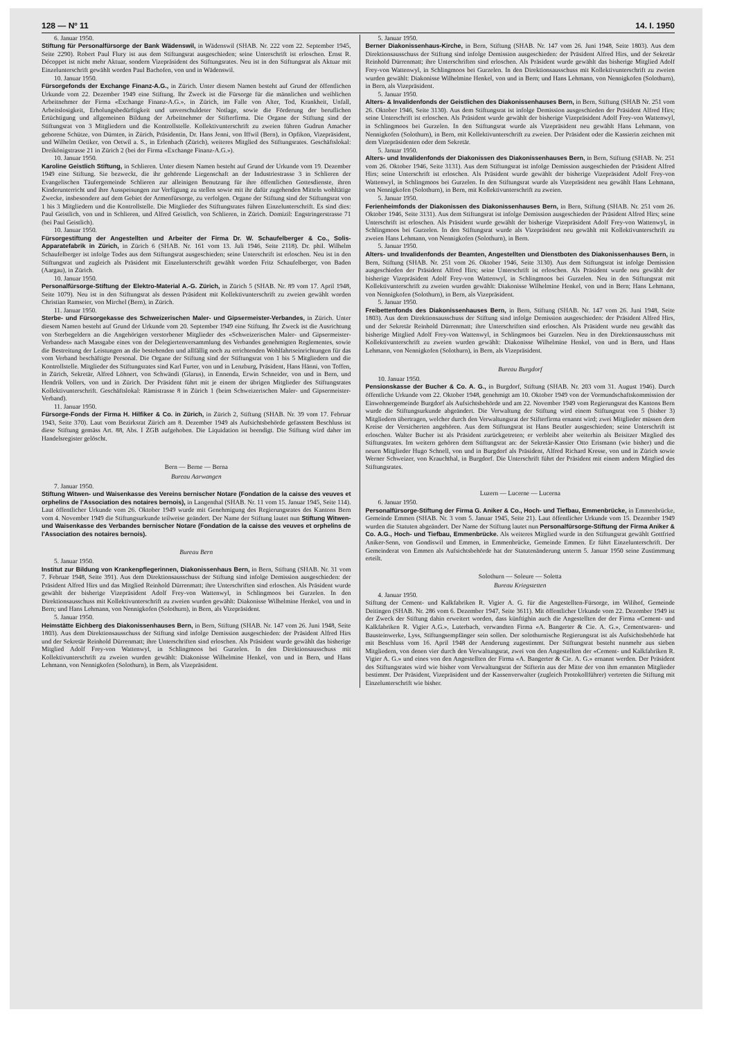128 — Nº 11 14. I. 1950
6. Januar 1950.
Stiftung für Personalfürsorge der Bank Wädenswil, in Wädenswil (SHAB. Nr. 222 vom 22. September 1945, Seite 2290). Robert Paul Flury ist aus dem Stiftungsrat ausgeschieden; seine Unterschrift ist erloschen. Ernst R. Décoppet ist nicht mehr Aktuar, sondern Vizepräsident des Stiftungsrates. Neu ist in den Stiftungsrat als Aktuar mit Einzelunterschrift gewählt worden Paul Bachofen, von und in Wädenswil.
10. Januar 1950.
Fürsorgefonds der Exchange Finanz-A.G., in Zürich. Unter diesem Namen besteht auf Grund der öffentlichen Urkunde vom 22. Dezember 1949 eine Stiftung. Ihr Zweck ist die Fürsorge für die männlichen und weiblichen Arbeitnehmer der Firma «Exchange Finanz-A.G.», in Zürich, im Falle von Alter, Tod, Krankheit, Unfall, Arbeitslosigkeit, Erholungsbedürftigkeit und unverschuldeter Notlage, sowie die Förderung der beruflichen Ertüchtigung und allgemeinen Bildung der Arbeitnehmer der Stifterfirma. Die Organe der Stiftung sind der Stiftungsrat von 3 Mitgliedern und die Kontrollstelle. Kollektivunterschrift zu zweien führen Gudrun Amacher geborene Schütze, von Dürnten, in Zürich, Präsidentin, Dr. Hans Jenni, von Iffwil (Bern), in Opfikon, Vizepräsident, und Wilhelm Oetiker, von Oetwil a. S., in Erlenbach (Zürich), weiteres Mitglied des Stiftungsrates. Geschäftslokal: Dreikönigstrasse 21 in Zürich 2 (bei der Firma «Exchange Finanz-A.G.»).
10. Januar 1950.
Karoline Geistlich Stiftung, in Schlieren. Unter diesem Namen besteht auf Grund der Urkunde vom 19. Dezember 1949 eine Stiftung. Sie bezweckt, die ihr gehörende Liegenschaft an der Industriestrasse 3 in Schlieren der Evangelischen Täufergemeinde Schlieren zur alleinigen Benutzung für ihre öffentlichen Gottesdienste, ihren Kinderunterricht und ihre Ausspeisungen zur Verfügung zu stellen sowie mit ihr dafür zugehenden Mitteln wohltätige Zwecke, insbesondere auf dem Gebiet der Armenfürsorge, zu verfolgen. Organe der Stiftung sind der Stiftungsrat von 1 bis 3 Mitgliedern und die Kontrollstelle. Die Mitglieder des Stiftungsrates führen Einzelunterschrift. Es sind dies: Paul Geistlich, von und in Schlieren, und Alfred Geistlich, von Schlieren, in Zürich. Domizil: Engstringerstrasse 71 (bei Paul Geistlich).
10. Januar 1950.
Fürsorgestiftung der Angestellten und Arbeiter der Firma Dr. W. Schaufelberger & Co., Solis-Apparatefabrik in Zürich, in Zürich 6 (SHAB. Nr. 161 vom 13. Juli 1946, Seite 2118). Dr. phil. Wilhelm Schaufelberger ist infolge Todes aus dem Stiftungsrat ausgeschieden; seine Unterschrift ist erloschen. Neu ist in den Stiftungsrat und zugleich als Präsident mit Einzelunterschrift gewählt worden Fritz Schaufelberger, von Baden (Aargau), in Zürich.
10. Januar 1950.
Personalfürsorge-Stiftung der Elektro-Material A.-G. Zürich, in Zürich 5 (SHAB. Nr. 89 vom 17. April 1948, Seite 1079). Neu ist in den Stiftungsrat als dessen Präsident mit Kollektivunterschrift zu zweien gewählt worden Christian Ramseier, von Mirchel (Bern), in Zürich.
11. Januar 1950.
Sterbe- und Fürsorgekasse des Schweizerischen Maler- und Gipsermeister-Verbandes, in Zürich. Unter diesem Namen besteht auf Grund der Urkunde vom 20. September 1949 eine Stiftung. Ihr Zweck ist die Ausrichtung von Sterbegeldern an die Angehörigen verstorbener Mitglieder des «Schweizerischen Maler- und Gipsermeister-Verbandes» nach Massgabe eines von der Delegiertenversammlung des Verbandes genehmigten Reglementes, sowie die Bestreitung der Leistungen an die bestehenden und allfällig noch zu errichtenden Wohlfahrtseinrichtungen für das vom Verband beschäftigte Personal. Die Organe der Stiftung sind der Stiftungsrat von 1 bis 5 Mitgliedern und die Kontrollstelle. Mitglieder des Stiftungsrates sind Karl Furter, von und in Lenzburg, Präsident, Hans Hänni, von Toffen, in Zürich, Sekretär, Alfred Löhnert, von Schwändi (Glarus), in Ennenda, Erwin Schneider, von und in Bern, und Hendrik Vollers, von und in Zürich. Der Präsident führt mit je einem der übrigen Mitglieder des Stiftungsrates Kollektivunterschrift. Geschäftslokal: Rämistrasse 8 in Zürich 1 (beim Schweizerischen Maler- und Gipsermeister-Verband).
11. Januar 1950.
Fürsorge-Fonds der Firma H. Hilfiker & Co. in Zürich, in Zürich 2, Stiftung (SHAB. Nr. 39 vom 17. Februar 1943, Seite 370). Laut vom Bezirksrat Zürich am 8. Dezember 1949 als Aufsichtsbehörde gefasstem Beschluss ist diese Stiftung gemäss Art. 88, Abs. I ZGB aufgehoben. Die Liquidation ist beendigt. Die Stiftung wird daher im Handelsregister gelöscht.
Bern — Berne — Berna
Bureau Aarwangen
7. Januar 1950.
Stiftung Witwen- und Waisenkasse des Vereins bernischer Notare (Fondation de la caisse des veuves et orphelins de l'Association des notaires bernois), in Langenthal (SHAB. Nr. 11 vom 15. Januar 1945, Seite 114). Laut öffentlicher Urkunde vom 26. Oktober 1949 wurde mit Genehmigung des Regierungsrates des Kantons Bern vom 4. November 1949 die Stiftungsurkunde teilweise geändert. Der Name der Stiftung lautet nun Stiftung Witwen- und Waisenkasse des Verbandes bernischer Notare (Fondation de la caisse des veuves et orphelins de l'Association des notaires bernois).
Bureau Bern
5. Januar 1950.
Institut zur Bildung von Krankenpflegerinnen, Diakonissenhaus Bern, in Bern, Stiftung (SHAB. Nr. 31 vom 7. Februar 1948, Seite 391). Aus dem Direktionsausschuss der Stiftung sind infolge Demission ausgeschieden: der Präsident Alfred Hirs und das Mitglied Reinhold Dürrenmatt; ihre Unterschriften sind erloschen. Als Präsident wurde gewählt der bisherige Vizepräsident Adolf Frey-von Wattenwyl, in Schlingmoos bei Gurzelen. In den Direktionsausschuss mit Kollektivunterschrift zu zweien wurden gewählt: Diakonisse Wilhelmine Henkel, von und in Bern; und Hans Lehmann, von Nennigkofen (Solothurn), in Bern, als Vizepräsident.
5. Januar 1950.
Heimstätte Eichberg des Diakonissenhauses Bern, in Bern, Stiftung (SHAB. Nr. 147 vom 26. Juni 1948, Seite 1803). Aus dem Direktionsausschuss der Stiftung sind infolge Demission ausgeschieden: der Präsident Alfred Hirs und der Sekretär Reinhold Dürrenmatt; ihre Unterschriften sind erloschen. Als Präsident wurde gewählt das bisherige Mitglied Adolf Frey-von Wattenwyl, in Schlingmoos bei Gurzelen. In den Direktionsausschuss mit Kollektivunterschrift zu zweien wurden gewählt: Diakonisse Wilhelmine Henkel, von und in Bern, und Hans Lehmann, von Nennigkofen (Solothurn), in Bern, als Vizepräsident.
5. Januar 1950.
Berner Diakonissenhaus-Kirche, in Bern, Stiftung (SHAB. Nr. 147 vom 26. Juni 1948, Seite 1803). Aus dem Direktionsausschuss der Stiftung sind infolge Demission ausgeschieden: der Präsident Alfred Hirs, und der Sekretär Reinhold Dürrenmatt; ihre Unterschriften sind erloschen. Als Präsident wurde gewählt das bisherige Mitglied Adolf Frey-von Wattenwyl, in Schlingmoos bei Gurzelen. In den Direktionsausschuss mit Kollektivunterschrift zu zweien wurden gewählt: Diakonisse Wilhelmine Henkel, von und in Bern; und Hans Lehmann, von Nennigkofen (Solothurn), in Bern, als Vizepräsident.
5. Januar 1950.
Alters- & Invalidenfonds der Geistlichen des Diakonissenhauses Bern, in Bern, Stiftung (SHAB Nr. 251 vom 26. Oktober 1946, Seite 3130). Aus dem Stiftungsrat ist infolge Demission ausgeschieden der Präsident Alfred Hirs; seine Unterschrift ist erloschen. Als Präsident wurde gewählt der bisherige Vizepräsident Adolf Frey-von Wattenwyl, in Schlingmoos bei Gurzelen. In den Stiftungsrat wurde als Vizepräsident neu gewählt Hans Lehmann, von Nennigkofen (Solothurn), in Bern, mit Kollektivunterschrift zu zweien. Der Präsident oder die Kassierin zeichnen mit dem Vizepräsidenten oder dem Sekretär.
5. Januar 1950.
Alters- und Invalidenfonds der Diakonissen des Diakonissenhauses Bern, in Bern, Stiftung (SHAB. Nr. 251 vom 26. Oktober 1946, Seite 3131). Aus dem Stiftungsrat ist infolge Demission ausgeschieden der Präsident Alfred Hirs; seine Unterschrift ist erloschen. Als Präsident wurde gewählt der bisherige Vizepräsident Adolf Frey-von Wattenwyl, in Schlingmoos bei Gurzelen. In den Stiftungsrat wurde als Vizepräsident neu gewählt Hans Lehmann, von Nennigkofen (Solothurn), in Bern, mit Kollektivunterschrift zu zweien.
5. Januar 1950.
Ferienheimfonds der Diakonissen des Diakonissenhauses Bern, in Bern, Stiftung (SHAB. Nr. 251 vom 26. Oktober 1946, Seite 3131). Aus dem Stiftungsrat ist infolge Demission ausgeschieden der Präsident Alfred Hirs; seine Unterschrift ist erloschen. Als Präsident wurde gewählt der bisherige Vizepräsident Adolf Frey-von Wattenwyl, in Schlingmoos bei Gurzelen. In den Stiftungsrat wurde als Vizepräsident neu gewählt mit Kollektivunterschrift zu zweien Hans Lehmann, von Nennigkofen (Solothurn), in Bern.
5. Januar 1950.
Alters- und Invalidenfonds der Beamten, Angestellten und Dienstboten des Diakonissenhauses Bern, in Bern, Stiftung (SHAB. Nr. 251 vom 26. Oktober 1946, Seite 3130). Aus dem Stiftungsrat ist infolge Demission ausgeschieden der Präsident Alfred Hirs; seine Unterschrift ist erloschen. Als Präsident wurde neu gewählt der bisherige Vizepräsident Adolf Frey-von Wattenwyl, in Schlingmoos bei Gurzelen. Neu in den Stiftungsrat mit Kollektivunterschrift zu zweien wurden gewählt: Diakonisse Wilhelmine Henkel, von und in Bern; Hans Lehmann, von Nennigkofen (Solothurn), in Bern, als Vizepräsident.
5. Januar 1950.
Freibettenfonds des Diakonissenhauses Bern, in Bern, Stiftung (SHAB. Nr. 147 vom 26. Juni 1948, Seite 1803). Aus dem Direktionsausschuss der Stiftung sind infolge Demission ausgeschieden: der Präsident Alfred Hirs, und der Sekretär Reinhold Dürrenmatt; ihre Unterschriften sind erloschen. Als Präsident wurde neu gewählt das bisherige Mitglied Adolf Frey-von Wattenwyl, in Schlingmoos bei Gurzelen. Neu in den Direktionsausschuss mit Kollektivunterschrift zu zweien wurden gewählt: Diakonisse Wilhelmine Henkel, von und in Bern, und Hans Lehmann, von Nennigkofen (Solothurn), in Bern, als Vizepräsident.
Bureau Burgdorf
10. Januar 1950.
Pensionskasse der Bucher & Co. A. G., in Burgdorf, Stiftung (SHAB. Nr. 203 vom 31. August 1946). Durch öffentliche Urkunde vom 22. Oktober 1948, genehmigt am 10. Oktober 1949 von der Vormundschaftskommission der Einwohnergemeinde Burgdorf als Aufsichtsbehörde und am 22. November 1949 vom Regierungsrat des Kantons Bern wurde die Stiftungsurkunde abgeändert. Die Verwaltung der Stiftung wird einem Stiftungsrat von 5 (bisher 3) Mitgliedern übertragen, welcher durch den Verwaltungsrat der Stifterfirma ernannt wird; zwei Mitglieder müssen dem Kreise der Versicherten angehören. Aus dem Stiftungsrat ist Hans Beutler ausgeschieden; seine Unterschrift ist erloschen. Walter Bucher ist als Präsident zurückgetreten; er verbleibt aber weiterhin als Beisitzer Mitglied des Stiftungsrates. Im weitern gehören dem Stiftungsrat an: der Sekretär-Kassier Otto Erismann (wie bisher) und die neuen Mitglieder Hugo Schnell, von und in Burgdorf als Präsident, Alfred Richard Kresse, von und in Zürich sowie Werner Schweizer, von Krauchthal, in Burgdorf. Die Unterschrift führt der Präsident mit einem andern Mitglied des Stiftungsrates.
Luzern — Lucerne — Lucerna
6. Januar 1950.
Personalfürsorge-Stiftung der Firma G. Aniker & Co., Hoch- und Tiefbau, Emmenbrücke, in Emmenbrücke, Gemeinde Emmen (SHAB. Nr. 3 vom 5. Januar 1945, Seite 21). Laut öffentlicher Urkunde vom 15. Dezember 1949 wurden die Statuten abgeändert. Der Name der Stiftung lautet nun Personalfürsorge-Stiftung der Firma Aniker & Co. A.G., Hoch- und Tiefbau, Emmenbrücke. Als weiteres Mitglied wurde in den Stiftungsrat gewählt Gottfried Aniker-Senn, von Gondiswil und Emmen, in Emmenbrücke, Gemeinde Emmen. Er führt Einzelunterschrift. Der Gemeinderat von Emmen als Aufsichtsbehörde hat der Statutenänderung unterm 5. Januar 1950 seine Zustimmung erteilt.
Solothurn — Soleure — Soletta
Bureau Kriegstetten
4. Januar 1950.
Stiftung der Cement- und Kalkfabriken R. Vigier A. G. für die Angestellten-Fürsorge, im Wilihof, Gemeinde Deitingen (SHAB. Nr. 286 vom 6. Dezember 1947, Seite 3611). Mit öffentlicher Urkunde vom 22. Dezember 1949 ist der Zweck der Stiftung dahin erweitert worden, dass künftighin auch die Angestellten der der Firma «Cement- und Kalkfabriken R. Vigier A.G.», Luterbach, verwandten Firma «A. Bangerter & Cie. A. G.», Cementwaren- und Bausteinwerke, Lyss, Stiftungsempfänger sein sollen. Der solothurnische Regierungsrat ist als Aufsichtsbehörde hat mit Beschluss vom 16. April 1948 der Aenderung zugestimmt. Der Stiftungsrat besteht nunmehr aus sieben Mitgliedern, von denen vier durch den Verwaltungsrat, zwei von den Angestellten der «Cement- und Kalkfabriken R. Vigier A. G.» und eines von den Angestellten der Firma «A. Bangerter & Cie. A. G.» ernannt werden. Der Präsident des Stiftungsrates wird wie bisher vom Verwaltungsrat der Stifterin aus der Mitte der von ihm ernannten Mitglieder bestimmt. Der Präsident, Vizepräsident und der Kassenverwalter (zugleich Protokollführer) vertreten die Stiftung mit Einzelunterschrift wie bisher.